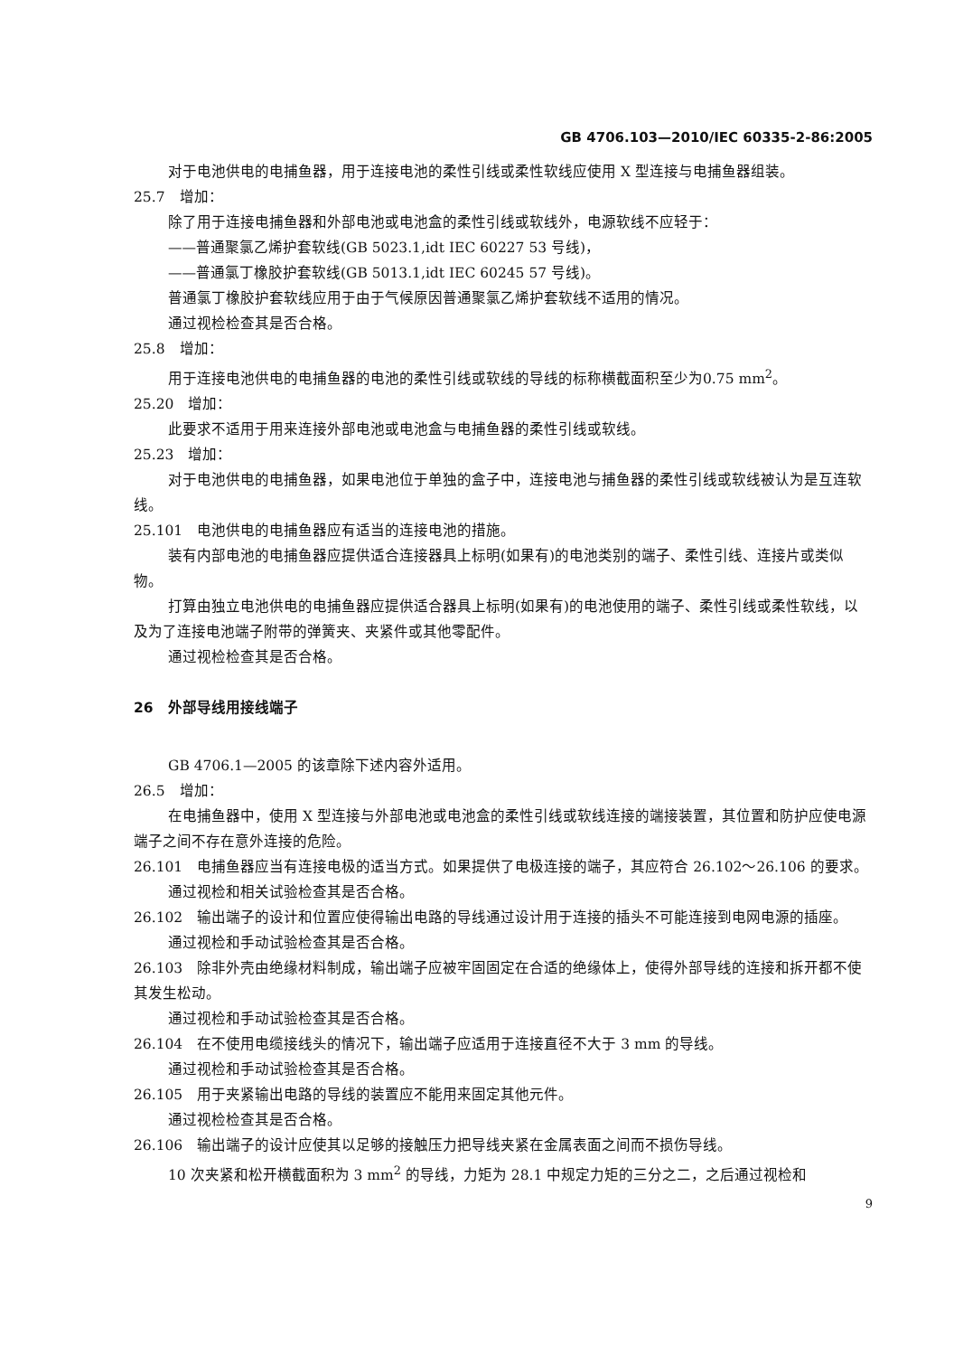GB 4706.103—2010/IEC 60335-2-86:2005
对于电池供电的电捕鱼器，用于连接电池的柔性引线或柔性软线应使用 X 型连接与电捕鱼器组装。
25.7　增加：
除了用于连接电捕鱼器和外部电池或电池盒的柔性引线或软线外，电源软线不应轻于：
——普通聚氯乙烯护套软线(GB 5023.1,idt IEC 60227 53 号线)，
——普通氯丁橡胶护套软线(GB 5013.1,idt IEC 60245 57 号线)。
普通氯丁橡胶护套软线应用于由于气候原因普通聚氯乙烯护套软线不适用的情况。
通过视检检查其是否合格。
25.8　增加：
用于连接电池供电的电捕鱼器的电池的柔性引线或软线的导线的标称横截面积至少为0.75 mm<sup>2</sup>。
25.20　增加：
此要求不适用于用来连接外部电池或电池盒与电捕鱼器的柔性引线或软线。
25.23　增加：
对于电池供电的电捕鱼器，如果电池位于单独的盒子中，连接电池与捕鱼器的柔性引线或软线被认为是互连软线。
25.101　电池供电的电捕鱼器应有适当的连接电池的措施。
装有内部电池的电捕鱼器应提供适合连接器具上标明(如果有)的电池类别的端子、柔性引线、连接片或类似物。
打算由独立电池供电的电捕鱼器应提供适合器具上标明(如果有)的电池使用的端子、柔性引线或柔性软线，以及为了连接电池端子附带的弹簧夹、夹紧件或其他零配件。
通过视检检查其是否合格。
26　外部导线用接线端子
GB 4706.1—2005 的该章除下述内容外适用。
26.5　增加：
在电捕鱼器中，使用 X 型连接与外部电池或电池盒的柔性引线或软线连接的端接装置，其位置和防护应使电源端子之间不存在意外连接的危险。
26.101　电捕鱼器应当有连接电极的适当方式。如果提供了电极连接的端子，其应符合 26.102～26.106 的要求。
通过视检和相关试验检查其是否合格。
26.102　输出端子的设计和位置应使得输出电路的导线通过设计用于连接的插头不可能连接到电网电源的插座。
通过视检和手动试验检查其是否合格。
26.103　除非外壳由绝缘材料制成，输出端子应被牢固固定在合适的绝缘体上，使得外部导线的连接和拆开都不使其发生松动。
通过视检和手动试验检查其是否合格。
26.104　在不使用电缆接线头的情况下，输出端子应适用于连接直径不大于 3 mm 的导线。
通过视检和手动试验检查其是否合格。
26.105　用于夹紧输出电路的导线的装置应不能用来固定其他元件。
通过视检检查其是否合格。
26.106　输出端子的设计应使其以足够的接触压力把导线夹紧在金属表面之间而不损伤导线。
10 次夹紧和松开横截面积为 3 mm<sup>2</sup> 的导线，力矩为 28.1 中规定力矩的三分之二，之后通过视检和
9